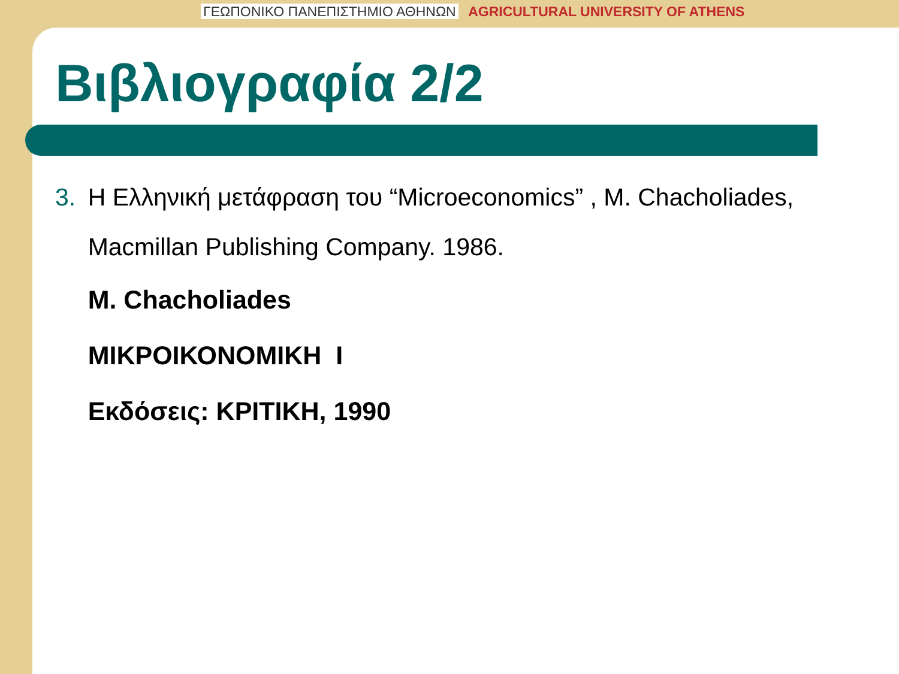ΓΕΩΠΟΝΙΚΟ ΠΑΝΕΠΙΣΤΗΜΙΟ ΑΘΗΝΩΝ AGRICULTURAL UNIVERSITY OF ATHENS
Βιβλιογραφία 2/2
3. Η Ελληνική μετάφραση του “Microeconomics” , M. Chacholiades, Macmillan Publishing Company. 1986.
M. Chacholiades
ΜΙΚΡΟΙΚΟΝΟΜΙΚΗ Ι
Εκδόσεις: ΚΡΙΤΙΚΗ, 1990